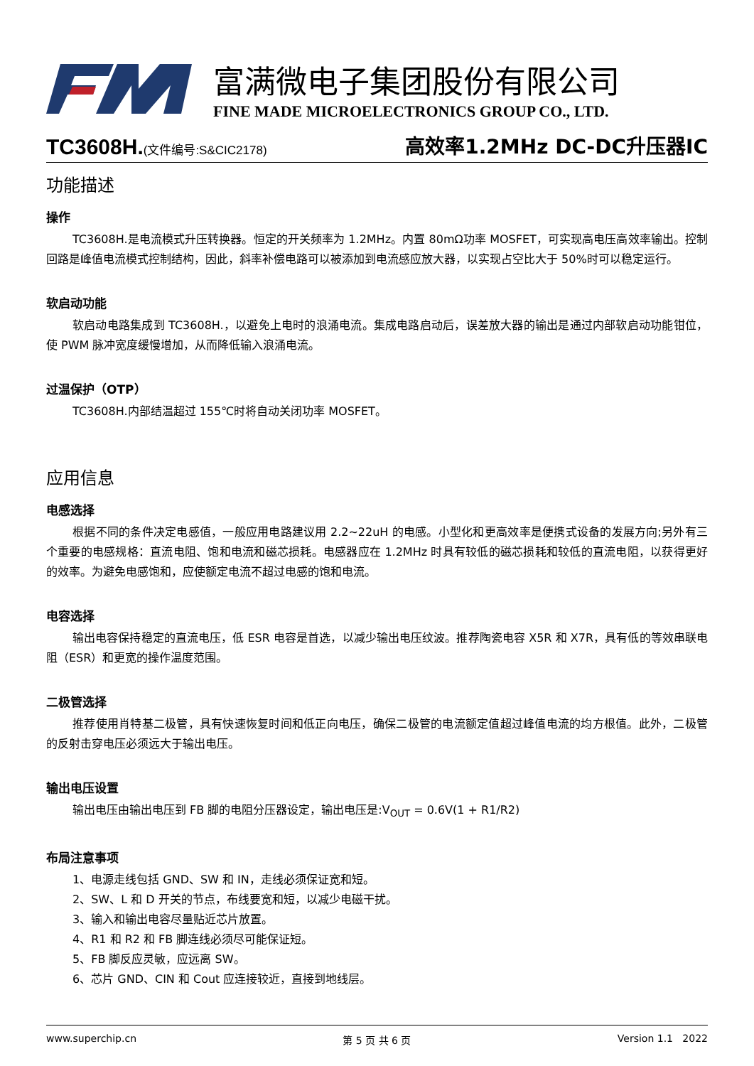富满微电子集团股份有限公司
FINE MADE MICROELECTRONICS GROUP CO., LTD.
TC3608H.(文件编号:S&CIC2178) 高效率1.2MHz DC-DC升压器IC
功能描述
操作
TC3608H.是电流模式升压转换器。恒定的开关频率为 1.2MHz。内置 80mΩ功率 MOSFET，可实现高电压高效率输出。控制回路是峰值电流模式控制结构，因此，斜率补偿电路可以被添加到电流感应放大器，以实现占空比大于 50%时可以稳定运行。
软启动功能
软启动电路集成到 TC3608H.，以避免上电时的浪涌电流。集成电路启动后，误差放大器的输出是通过内部软启动功能钳位，使 PWM 脉冲宽度缓慢增加，从而降低输入浪涌电流。
过温保护（OTP）
TC3608H.内部结温超过 155℃时将自动关闭功率 MOSFET。
应用信息
电感选择
根据不同的条件决定电感值，一般应用电路建议用 2.2~22uH 的电感。小型化和更高效率是便携式设备的发展方向;另外有三个重要的电感规格：直流电阻、饱和电流和磁芯损耗。电感器应在 1.2MHz 时具有较低的磁芯损耗和较低的直流电阻，以获得更好的效率。为避免电感饱和，应使额定电流不超过电感的饱和电流。
电容选择
输出电容保持稳定的直流电压，低 ESR 电容是首选，以减少输出电压纹波。推荐陶瓷电容 X5R 和 X7R，具有低的等效串联电阻（ESR）和更宽的操作温度范围。
二极管选择
推荐使用肖特基二极管，具有快速恢复时间和低正向电压，确保二极管的电流额定值超过峰值电流的均方根值。此外，二极管的反射击穿电压必须远大于输出电压。
输出电压设置
输出电压由输出电压到 FB 脚的电阻分压器设定，输出电压是:V<sub>OUT</sub> = 0.6V(1 + R1/R2)
布局注意事项
1、电源走线包括 GND、SW 和 IN，走线必须保证宽和短。
2、SW、L 和 D 开关的节点，布线要宽和短，以减少电磁干扰。
3、输入和输出电容尽量贴近芯片放置。
4、R1 和 R2 和 FB 脚连线必须尽可能保证短。
5、FB 脚反应灵敏，应远离 SW。
6、芯片 GND、CIN 和 Cout 应连接较近，直接到地线层。
www.superchip.cn 第 5 页 共 6 页 Version 1.1 2022